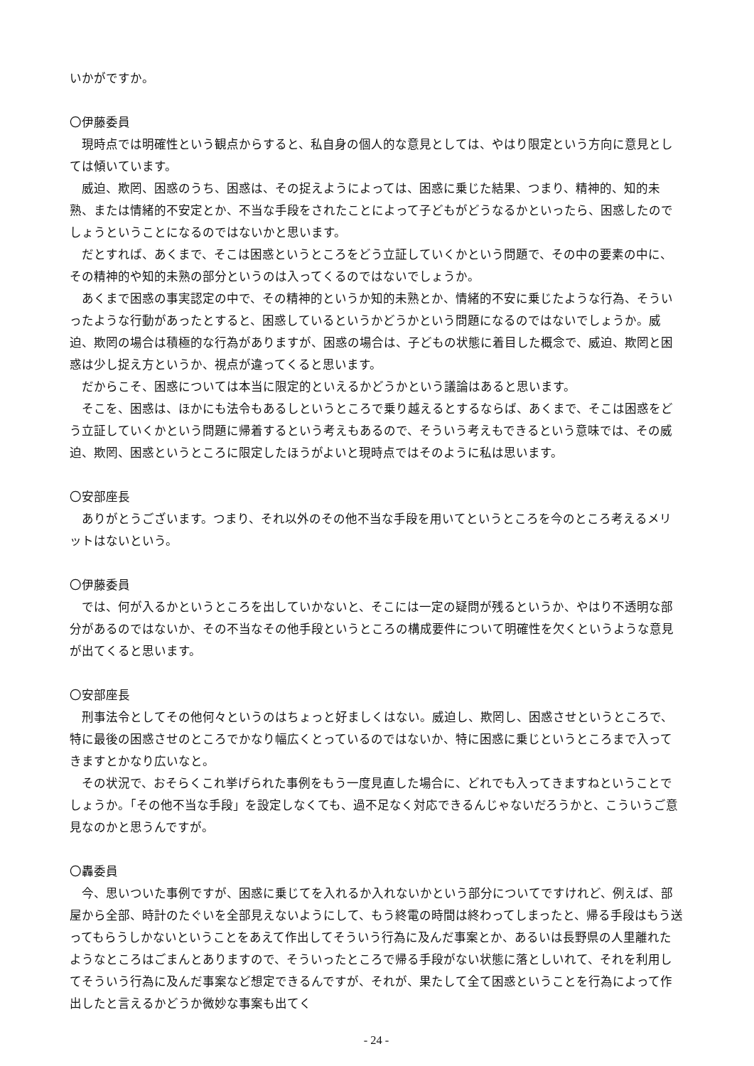いかがですか。
〇伊藤委員
現時点では明確性という観点からすると、私自身の個人的な意見としては、やはり限定という方向に意見としては傾いています。
威迫、欺罔、困惑のうち、困惑は、その捉えようによっては、困惑に乗じた結果、つまり、精神的、知的未熟、または情緒的不安定とか、不当な手段をされたことによって子どもがどうなるかといったら、困惑したのでしょうということになるのではないかと思います。
だとすれば、あくまで、そこは困惑というところをどう立証していくかという問題で、その中の要素の中に、その精神的や知的未熟の部分というのは入ってくるのではないでしょうか。
あくまで困惑の事実認定の中で、その精神的というか知的未熟とか、情緒的不安に乗じたような行為、そういったような行動があったとすると、困惑しているというかどうかという問題になるのではないでしょうか。威迫、欺罔の場合は積極的な行為がありますが、困惑の場合は、子どもの状態に着目した概念で、威迫、欺罔と困惑は少し捉え方というか、視点が違ってくると思います。
だからこそ、困惑については本当に限定的といえるかどうかという議論はあると思います。
そこを、困惑は、ほかにも法令もあるしというところで乗り越えるとするならば、あくまで、そこは困惑をどう立証していくかという問題に帰着するという考えもあるので、そういう考えもできるという意味では、その威迫、欺罔、困惑というところに限定したほうがよいと現時点ではそのように私は思います。
〇安部座長
ありがとうございます。つまり、それ以外のその他不当な手段を用いてというところを今のところ考えるメリットはないという。
〇伊藤委員
では、何が入るかというところを出していかないと、そこには一定の疑問が残るというか、やはり不透明な部分があるのではないか、その不当なその他手段というところの構成要件について明確性を欠くというような意見が出てくると思います。
〇安部座長
刑事法令としてその他何々というのはちょっと好ましくはない。威迫し、欺罔し、困惑させというところで、特に最後の困惑させのところでかなり幅広くとっているのではないか、特に困惑に乗じというところまで入ってきますとかなり広いなと。
その状況で、おそらくこれ挙げられた事例をもう一度見直した場合に、どれでも入ってきますねということでしょうか。「その他不当な手段」を設定しなくても、過不足なく対応できるんじゃないだろうかと、こういうご意見なのかと思うんですが。
〇轟委員
今、思いついた事例ですが、困惑に乗じてを入れるか入れないかという部分についてですけれど、例えば、部屋から全部、時計のたぐいを全部見えないようにして、もう終電の時間は終わってしまったと、帰る手段はもう送ってもらうしかないということをあえて作出してそういう行為に及んだ事案とか、あるいは長野県の人里離れたようなところはごまんとありますので、そういったところで帰る手段がない状態に落としいれて、それを利用してそういう行為に及んだ事案など想定できるんですが、それが、果たして全て困惑ということを行為によって作出したと言えるかどうか微妙な事案も出てく
- 24 -